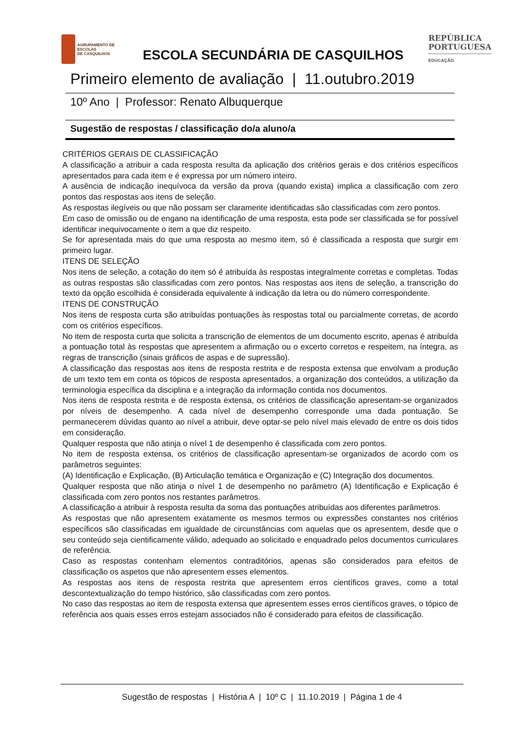AGRUPAMENTO DE ESCOLAS
DE CASQUILHOS
ESCOLA SECUNDÁRIA DE CASQUILHOS
REPÚBLICA
PORTUGUESA
EDUCAÇÃO
Primeiro elemento de avaliação | 11.outubro.2019
10º Ano | Professor: Renato Albuquerque
Sugestão de respostas / classificação do/a aluno/a
CRITÉRIOS GERAIS DE CLASSIFICAÇÃO
A classificação a atribuir a cada resposta resulta da aplicação dos critérios gerais e dos critérios específicos apresentados para cada item e é expressa por um número inteiro.
A ausência de indicação inequívoca da versão da prova (quando exista) implica a classificação com zero pontos das respostas aos itens de seleção.
As respostas ilegíveis ou que não possam ser claramente identificadas são classificadas com zero pontos.
Em caso de omissão ou de engano na identificação de uma resposta, esta pode ser classificada se for possível identificar inequivocamente o item a que diz respeito.
Se for apresentada mais do que uma resposta ao mesmo item, só é classificada a resposta que surgir em primeiro lugar.
ITENS DE SELEÇÃO
Nos itens de seleção, a cotação do item só é atribuída às respostas integralmente corretas e completas. Todas as outras respostas são classificadas com zero pontos. Nas respostas aos itens de seleção, a transcrição do texto da opção escolhida é considerada equivalente à indicação da letra ou do número correspondente.
ITENS DE CONSTRUÇÃO
Nos itens de resposta curta são atribuídas pontuações às respostas total ou parcialmente corretas, de acordo com os critérios específicos.
No item de resposta curta que solicita a transcrição de elementos de um documento escrito, apenas é atribuída a pontuação total às respostas que apresentem a afirmação ou o excerto corretos e respeitem, na íntegra, as regras de transcrição (sinais gráficos de aspas e de supressão).
A classificação das respostas aos itens de resposta restrita e de resposta extensa que envolvam a produção de um texto tem em conta os tópicos de resposta apresentados, a organização dos conteúdos, a utilização da terminologia específica da disciplina e a integração da informação contida nos documentos.
Nos itens de resposta restrita e de resposta extensa, os critérios de classificação apresentam-se organizados por níveis de desempenho. A cada nível de desempenho corresponde uma dada pontuação. Se permanecerem dúvidas quanto ao nível a atribuir, deve optar-se pelo nível mais elevado de entre os dois tidos em consideração.
Qualquer resposta que não atinja o nível 1 de desempenho é classificada com zero pontos.
No item de resposta extensa, os critérios de classificação apresentam-se organizados de acordo com os parâmetros seguintes:
(A) Identificação e Explicação, (B) Articulação temática e Organização e (C) Integração dos documentos.
Qualquer resposta que não atinja o nível 1 de desempenho no parâmetro (A) Identificação e Explicação é classificada com zero pontos nos restantes parâmetros.
A classificação a atribuir à resposta resulta da soma das pontuações atribuídas aos diferentes parâmetros.
As respostas que não apresentem exatamente os mesmos termos ou expressões constantes nos critérios específicos são classificadas em igualdade de circunstâncias com aquelas que os apresentem, desde que o seu conteúdo seja cientificamente válido, adequado ao solicitado e enquadrado pelos documentos curriculares de referência.
Caso as respostas contenham elementos contraditórios, apenas são considerados para efeitos de classificação os aspetos que não apresentem esses elementos.
As respostas aos itens de resposta restrita que apresentem erros científicos graves, como a total descontextualização do tempo histórico, são classificadas com zero pontos.
No caso das respostas ao item de resposta extensa que apresentem esses erros científicos graves, o tópico de referência aos quais esses erros estejam associados não é considerado para efeitos de classificação.
Sugestão de respostas | História A | 10º C | 11.10.2019 | Página 1 de 4